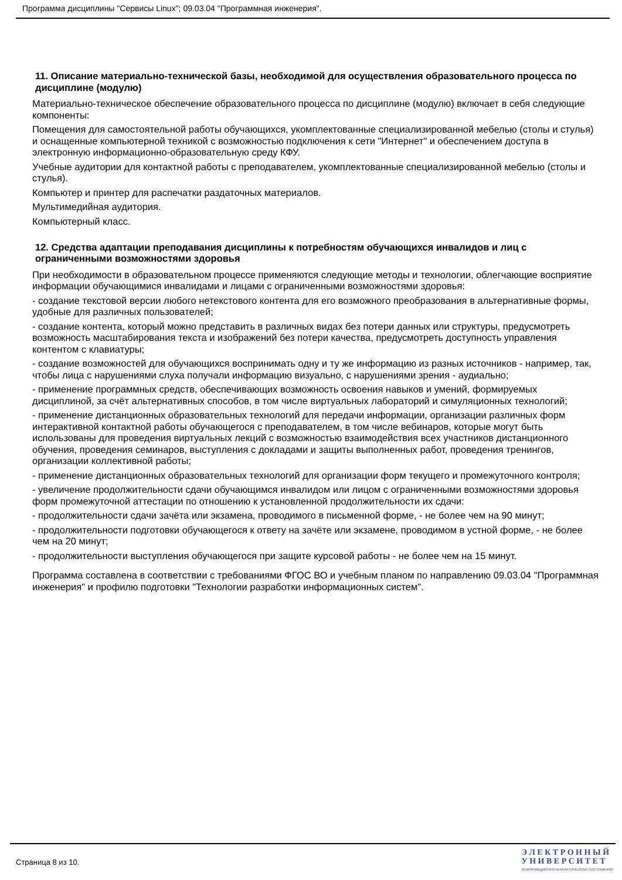Программа дисциплины "Сервисы Linux"; 09.03.04 "Программная инженерия".
11. Описание материально-технической базы, необходимой для осуществления образовательного процесса по дисциплине (модулю)
Материально-техническое обеспечение образовательного процесса по дисциплине (модулю) включает в себя следующие компоненты:
Помещения для самостоятельной работы обучающихся, укомплектованные специализированной мебелью (столы и стулья) и оснащенные компьютерной техникой с возможностью подключения к сети "Интернет" и обеспечением доступа в электронную информационно-образовательную среду КФУ.
Учебные аудитории для контактной работы с преподавателем, укомплектованные специализированной мебелью (столы и стулья).
Компьютер и принтер для распечатки раздаточных материалов.
Мультимедийная аудитория.
Компьютерный класс.
12. Средства адаптации преподавания дисциплины к потребностям обучающихся инвалидов и лиц с ограниченными возможностями здоровья
При необходимости в образовательном процессе применяются следующие методы и технологии, облегчающие восприятие информации обучающимися инвалидами и лицами с ограниченными возможностями здоровья:
- создание текстовой версии любого нетекстового контента для его возможного преобразования в альтернативные формы, удобные для различных пользователей;
- создание контента, который можно представить в различных видах без потери данных или структуры, предусмотреть возможность масштабирования текста и изображений без потери качества, предусмотреть доступность управления контентом с клавиатуры;
- создание возможностей для обучающихся воспринимать одну и ту же информацию из разных источников - например, так, чтобы лица с нарушениями слуха получали информацию визуально, с нарушениями зрения - аудиально;
- применение программных средств, обеспечивающих возможность освоения навыков и умений, формируемых дисциплиной, за счёт альтернативных способов, в том числе виртуальных лабораторий и симуляционных технологий;
- применение дистанционных образовательных технологий для передачи информации, организации различных форм интерактивной контактной работы обучающегося с преподавателем, в том числе вебинаров, которые могут быть использованы для проведения виртуальных лекций с возможностью взаимодействия всех участников дистанционного обучения, проведения семинаров, выступления с докладами и защиты выполненных работ, проведения тренингов, организации коллективной работы;
- применение дистанционных образовательных технологий для организации форм текущего и промежуточного контроля;
- увеличение продолжительности сдачи обучающимся инвалидом или лицом с ограниченными возможностями здоровья форм промежуточной аттестации по отношению к установленной продолжительности их сдачи:
- продолжительности сдачи зачёта или экзамена, проводимого в письменной форме, - не более чем на 90 минут;
- продолжительности подготовки обучающегося к ответу на зачёте или экзамене, проводимом в устной форме, - не более чем на 20 минут;
- продолжительности выступления обучающегося при защите курсовой работы - не более чем на 15 минут.
Программа составлена в соответствии с требованиями ФГОС ВО и учебным планом по направлению 09.03.04 "Программная инженерия" и профилю подготовки "Технологии разработки информационных систем".
Страница 8 из 10.
Э Л Е К Т Р О Н Н Ы Й
У Н И В Е Р С И Т Е Т
ИНФОРМАЦИОННО-АНАЛИТИЧЕСКАЯ СИСТЕМА КФУ